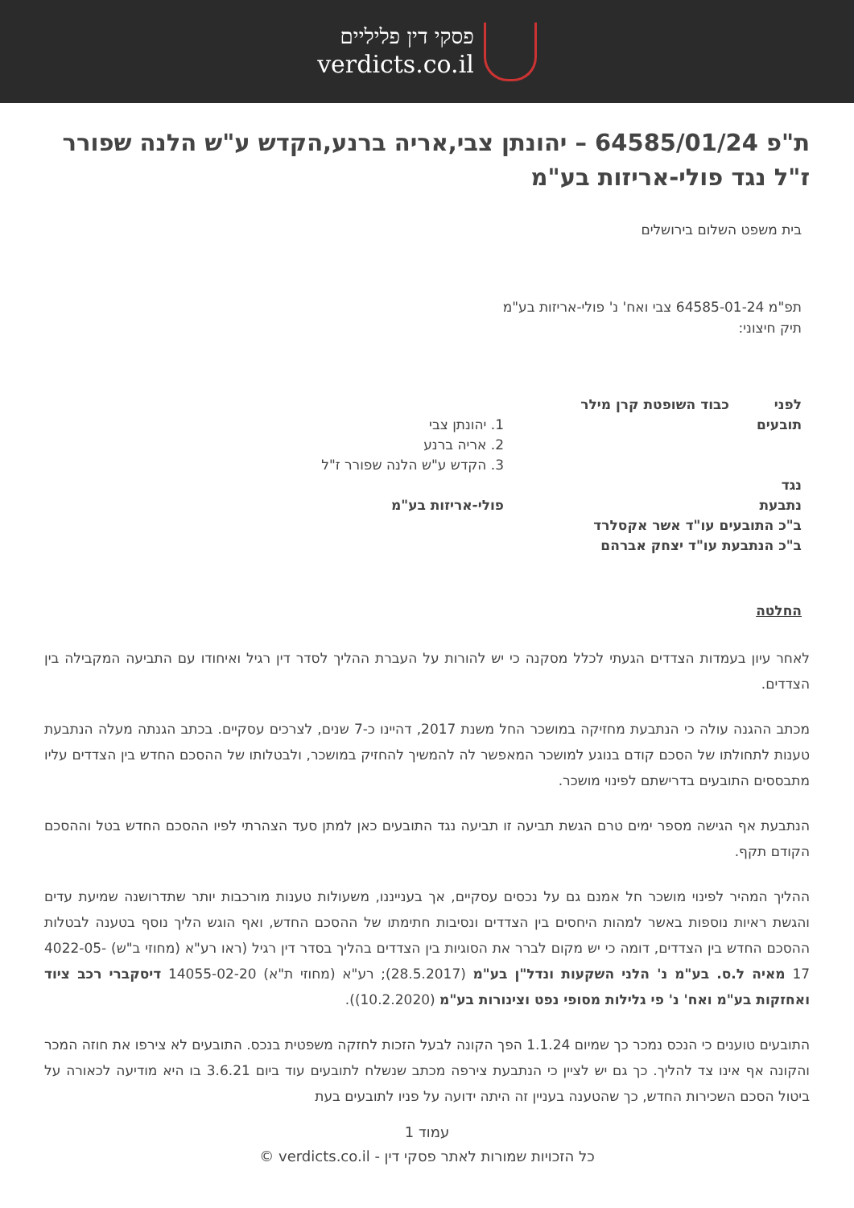פסקי דין פליליים
verdicts.co.il
ת"פ 64585/01/24 – יהונתן צבי,אריה ברנע,הקדש ע"ש הלנה שפורר ז"ל נגד פולי-אריזות בע"מ
בית משפט השלום בירושלים
תפ"מ 64585-01-24 צבי ואח' נ' פולי-אריזות בע"מ
תיק חיצוני:
| לפני | כבוד השופטת קרן מילר | |
| תובעים | | 1. יהונתן צבי 2. אריה ברנע 3. הקדש ע"ש הלנה שפורר ז"ל |
| נגד | | |
| נתבעת | | פולי-אריזות בע"מ |
| ב"כ התובעים עו"ד אשר אקסלרד ב"כ הנתבעת עו"ד יצחק אברהם | | |
החלטה
לאחר עיון בעמדות הצדדים הגעתי לכלל מסקנה כי יש להורות על העברת ההליך לסדר דין רגיל ואיחודו עם התביעה המקבילה בין הצדדים.
מכתב ההגנה עולה כי הנתבעת מחזיקה במושכר החל משנת 2017, דהיינו כ-7 שנים, לצרכים עסקיים. בכתב הגנתה מעלה הנתבעת טענות לתחולתו של הסכם קודם בנוגע למושכר המאפשר לה להמשיך להחזיק במושכר, ולבטלותו של ההסכם החדש בין הצדדים עליו מתבססים התובעים בדרישתם לפינוי מושכר.
הנתבעת אף הגישה מספר ימים טרם הגשת תביעה זו תביעה נגד התובעים כאן למתן סעד הצהרתי לפיו ההסכם החדש בטל וההסכם הקודם תקף.
ההליך המהיר לפינוי מושכר חל אמנם גם על נכסים עסקיים, אך בענייננו, משעולות טענות מורכבות יותר שתדרושנה שמיעת עדים והגשת ראיות נוספות באשר למהות היחסים בין הצדדים ונסיבות חתימתו של ההסכם החדש, ואף הוגש הליך נוסף בטענה לבטלות ההסכם החדש בין הצדדים, דומה כי יש מקום לברר את הסוגיות בין הצדדים בהליך בסדר דין רגיל (ראו רע"א (מחוזי ב"ש) 4022-05-17 מאיה ל.ס. בע"מ נ' הלני השקעות ונדל"ן בע"מ (28.5.2017); רע"א (מחוזי ת"א) 14055-02-20 דיסקברי רכב ציוד ואחזקות בע"מ ואח' נ' פי גלילות מסופי נפט וצינורות בע"מ (10.2.2020)).
התובעים טוענים כי הנכס נמכר כך שמיום 1.1.24 הפך הקונה לבעל הזכות לחזקה משפטית בנכס. התובעים לא צירפו את חוזה המכר והקונה אף אינו צד להליך. כך גם יש לציין כי הנתבעת צירפה מכתב שנשלח לתובעים עוד ביום 3.6.21 בו היא מודיעה לכאורה על ביטול הסכם השכירות החדש, כך שהטענה בעניין זה היתה ידועה על פניו לתובעים בעת
עמוד 1
כל הזכויות שמורות לאתר פסקי דין - verdicts.co.il ©